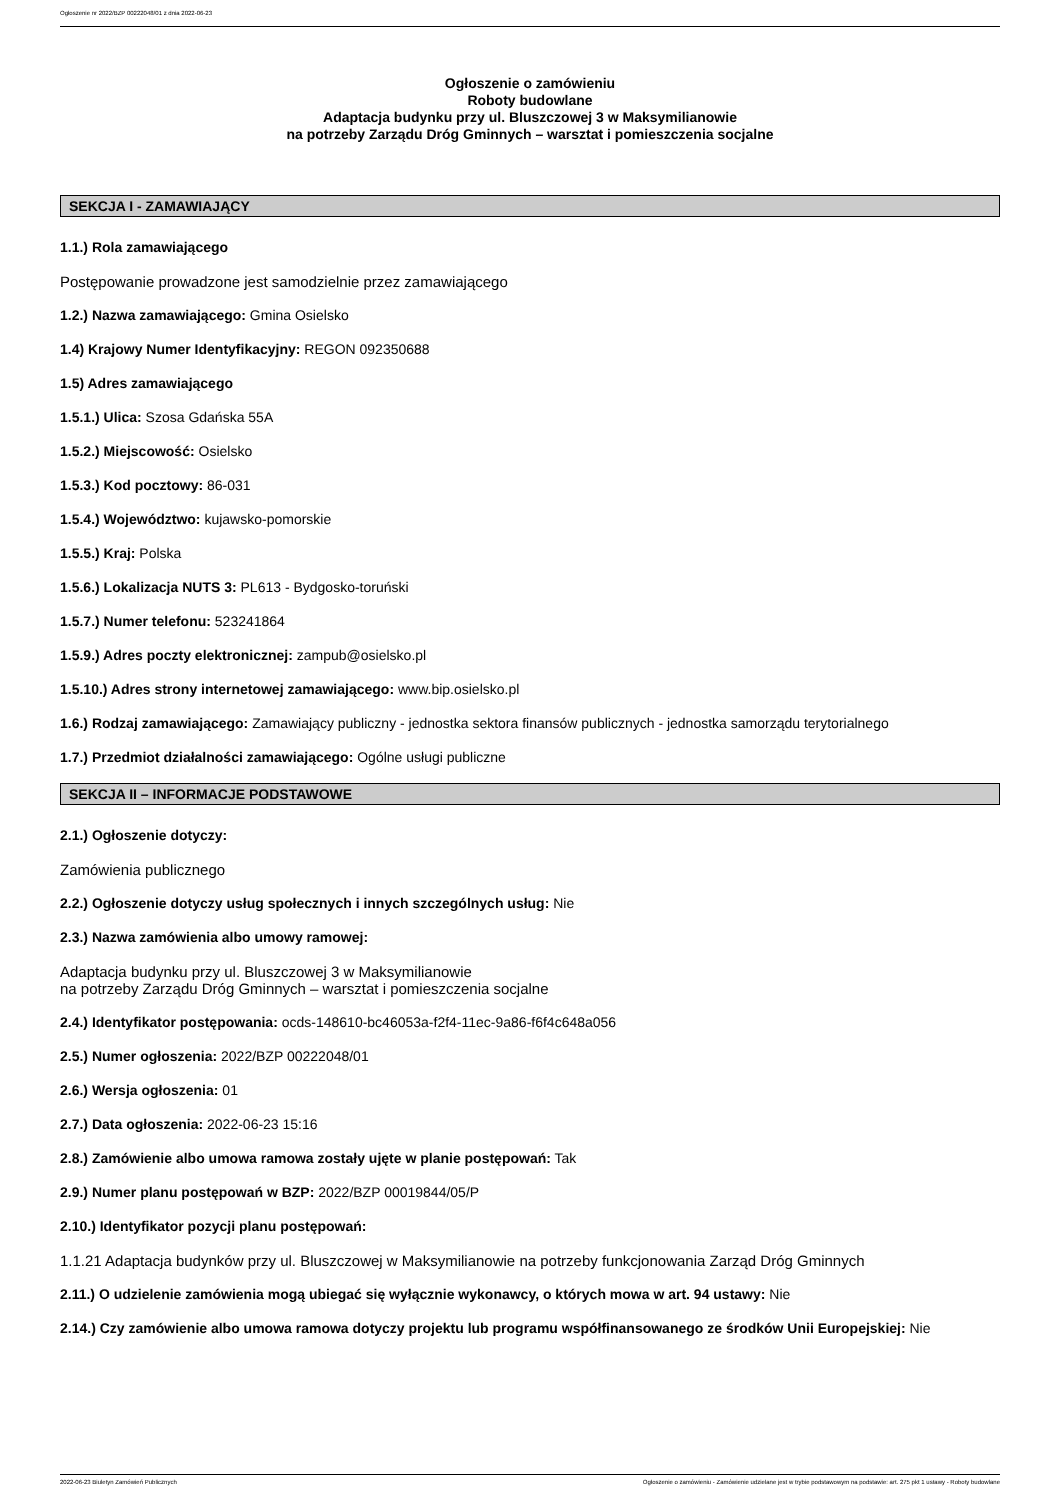Ogłoszenie nr 2022/BZP 00222048/01 z dnia 2022-06-23
Ogłoszenie o zamówieniu
Roboty budowlane
Adaptacja budynku przy ul. Bluszczowej 3 w Maksymilianowie
na potrzeby Zarządu Dróg Gminnych – warsztat i pomieszczenia socjalne
SEKCJA I - ZAMAWIAJĄCY
1.1.) Rola zamawiającego
Postępowanie prowadzone jest samodzielnie przez zamawiającego
1.2.) Nazwa zamawiającego: Gmina Osielsko
1.4) Krajowy Numer Identyfikacyjny: REGON 092350688
1.5) Adres zamawiającego
1.5.1.) Ulica: Szosa Gdańska 55A
1.5.2.) Miejscowość: Osielsko
1.5.3.) Kod pocztowy: 86-031
1.5.4.) Województwo: kujawsko-pomorskie
1.5.5.) Kraj: Polska
1.5.6.) Lokalizacja NUTS 3: PL613 - Bydgosko-toruński
1.5.7.) Numer telefonu: 523241864
1.5.9.) Adres poczty elektronicznej: zampub@osielsko.pl
1.5.10.) Adres strony internetowej zamawiającego: www.bip.osielsko.pl
1.6.) Rodzaj zamawiającego: Zamawiający publiczny - jednostka sektora finansów publicznych - jednostka samorządu terytorialnego
1.7.) Przedmiot działalności zamawiającego: Ogólne usługi publiczne
SEKCJA II – INFORMACJE PODSTAWOWE
2.1.) Ogłoszenie dotyczy:
Zamówienia publicznego
2.2.) Ogłoszenie dotyczy usług społecznych i innych szczególnych usług: Nie
2.3.) Nazwa zamówienia albo umowy ramowej:
Adaptacja budynku przy ul. Bluszczowej 3 w Maksymilianowie
na potrzeby Zarządu Dróg Gminnych – warsztat i pomieszczenia socjalne
2.4.) Identyfikator postępowania: ocds-148610-bc46053a-f2f4-11ec-9a86-f6f4c648a056
2.5.) Numer ogłoszenia: 2022/BZP 00222048/01
2.6.) Wersja ogłoszenia: 01
2.7.) Data ogłoszenia: 2022-06-23 15:16
2.8.) Zamówienie albo umowa ramowa zostały ujęte w planie postępowań: Tak
2.9.) Numer planu postępowań w BZP: 2022/BZP 00019844/05/P
2.10.) Identyfikator pozycji planu postępowań:
1.1.21 Adaptacja budynków przy ul. Bluszczowej w Maksymilianowie na potrzeby funkcjonowania Zarząd Dróg Gminnych
2.11.) O udzielenie zamówienia mogą ubiegać się wyłącznie wykonawcy, o których mowa w art. 94 ustawy: Nie
2.14.) Czy zamówienie albo umowa ramowa dotyczy projektu lub programu współfinansowanego ze środków Unii Europejskiej: Nie
2022-06-23 Biuletyn Zamówień Publicznych Ogłoszenie o zamówieniu - Zamówienie udzielane jest w trybie podstawowym na podstawie: art. 275 pkt 1 ustawy - Roboty budowlane